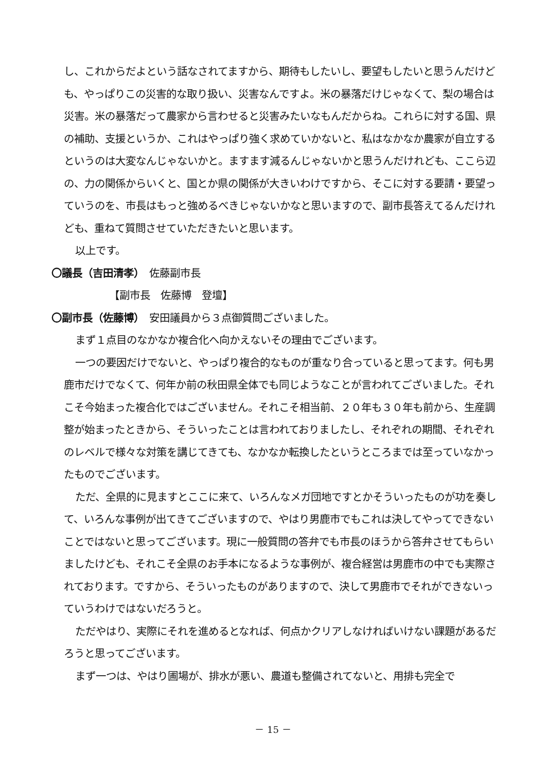し、これからだよという話なされてますから、期待もしたいし、要望もしたいと思うんだけども、やっぱりこの災害的な取り扱い、災害なんですよ。米の暴落だけじゃなくて、梨の場合は災害。米の暴落だって農家から言わせると災害みたいなもんだからね。これらに対する国、県の補助、支援というか、これはやっぱり強く求めていかないと、私はなかなか農家が自立するというのは大変なんじゃないかと。ますます減るんじゃないかと思うんだけれども、ここら辺の、力の関係からいくと、国とか県の関係が大きいわけですから、そこに対する要請・要望っていうのを、市長はもっと強めるべきじゃないかなと思いますので、副市長答えてるんだけれども、重ねて質問させていただきたいと思います。
以上です。
〇議長（吉田清孝）　佐藤副市長
【副市長　佐藤博　登壇】
〇副市長（佐藤博）　安田議員から３点御質問ございました。
まず１点目のなかなか複合化へ向かえないその理由でございます。
一つの要因だけでないと、やっぱり複合的なものが重なり合っていると思ってます。何も男鹿市だけでなくて、何年か前の秋田県全体でも同じようなことが言われてございました。それこそ今始まった複合化ではございません。それこそ相当前、２０年も３０年も前から、生産調整が始まったときから、そういったことは言われておりましたし、それぞれの期間、それぞれのレベルで様々な対策を講じてきても、なかなか転換したというところまでは至っていなかったものでございます。
ただ、全県的に見ますとここに来て、いろんなメガ団地ですとかそういったものが功を奏して、いろんな事例が出てきてございますので、やはり男鹿市でもこれは決してやってできないことではないと思ってございます。現に一般質問の答弁でも市長のほうから答弁させてもらいましたけども、それこそ全県のお手本になるような事例が、複合経営は男鹿市の中でも実際されております。ですから、そういったものがありますので、決して男鹿市でそれができないっていうわけではないだろうと。
ただやはり、実際にそれを進めるとなれば、何点かクリアしなければいけない課題があるだろうと思ってございます。
まず一つは、やはり圃場が、排水が悪い、農道も整備されてないと、用排も完全で
－ 15 －